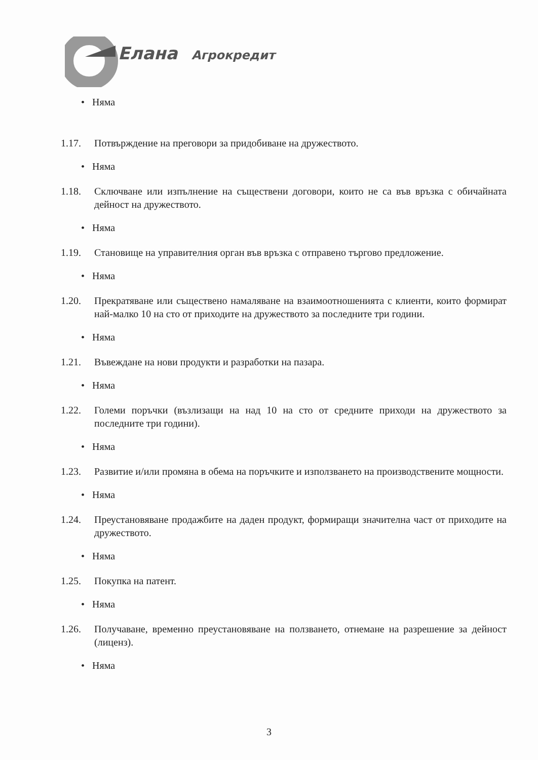Елана
Агрокредит
• Няма
1.17. Потвърждение на преговори за придобиване на дружеството.
• Няма
1.18. Сключване или изпълнение на съществени договори, които не са във връзка с обичайната дейност на дружеството.
• Няма
1.19. Становище на управителния орган във връзка с отправено търгово предложение.
• Няма
1.20. Прекратяване или съществено намаляване на взаимоотношенията с клиенти, които формират най-малко 10 на сто от приходите на дружеството за последните три години.
• Няма
1.21. Въвеждане на нови продукти и разработки на пазара.
• Няма
1.22. Големи поръчки (възлизащи на над 10 на сто от средните приходи на дружеството за последните три години).
• Няма
1.23. Развитие и/или промяна в обема на поръчките и използването на производствените мощности.
• Няма
1.24. Преустановяване продажбите на даден продукт, формиращи значителна част от приходите на дружеството.
• Няма
1.25. Покупка на патент.
• Няма
1.26. Получаване, временно преустановяване на ползването, отнемане на разрешение за дейност (лиценз).
• Няма
3